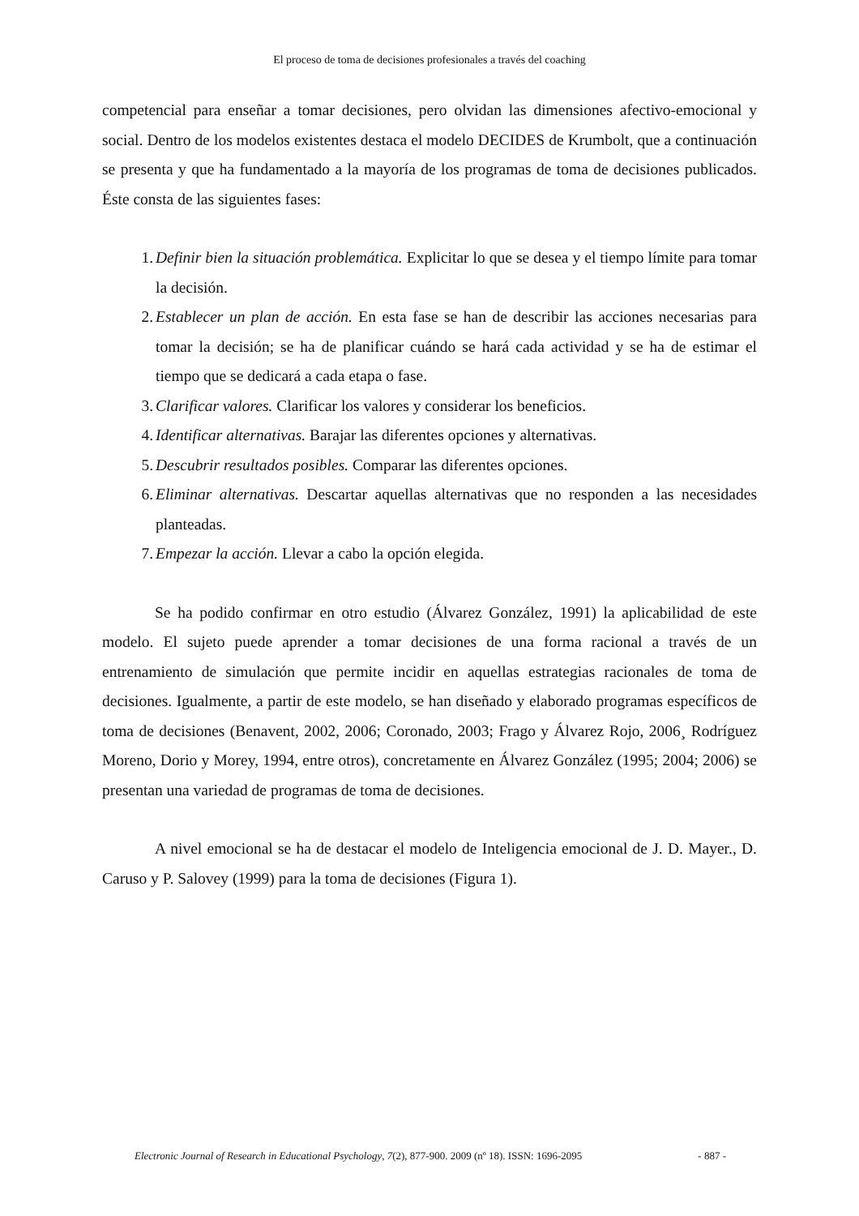El proceso de toma de decisiones profesionales a través del coaching
competencial para enseñar a tomar decisiones, pero olvidan las dimensiones afectivo-emocional y social. Dentro de los modelos existentes destaca el modelo DECIDES de Krumbolt, que a continuación se presenta y que ha fundamentado a la mayoría de los programas de toma de decisiones publicados. Éste consta de las siguientes fases:
1. Definir bien la situación problemática. Explicitar lo que se desea y el tiempo límite para tomar la decisión.
2. Establecer un plan de acción. En esta fase se han de describir las acciones necesarias para tomar la decisión; se ha de planificar cuándo se hará cada actividad y se ha de estimar el tiempo que se dedicará a cada etapa o fase.
3. Clarificar valores. Clarificar los valores y considerar los beneficios.
4. Identificar alternativas. Barajar las diferentes opciones y alternativas.
5. Descubrir resultados posibles. Comparar las diferentes opciones.
6. Eliminar alternativas. Descartar aquellas alternativas que no responden a las necesidades planteadas.
7. Empezar la acción. Llevar a cabo la opción elegida.
Se ha podido confirmar en otro estudio (Álvarez González, 1991) la aplicabilidad de este modelo. El sujeto puede aprender a tomar decisiones de una forma racional a través de un entrenamiento de simulación que permite incidir en aquellas estrategias racionales de toma de decisiones. Igualmente, a partir de este modelo, se han diseñado y elaborado programas específicos de toma de decisiones (Benavent, 2002, 2006; Coronado, 2003; Frago y Álvarez Rojo, 2006¸ Rodríguez Moreno, Dorio y Morey, 1994, entre otros), concretamente en Álvarez González (1995; 2004; 2006) se presentan una variedad de programas de toma de decisiones.
A nivel emocional se ha de destacar el modelo de Inteligencia emocional de J. D. Mayer., D. Caruso y P. Salovey (1999) para la toma de decisiones (Figura 1).
Electronic Journal of Research in Educational Psychology, 7(2), 877-900. 2009 (nº 18). ISSN: 1696-2095 - 887 -